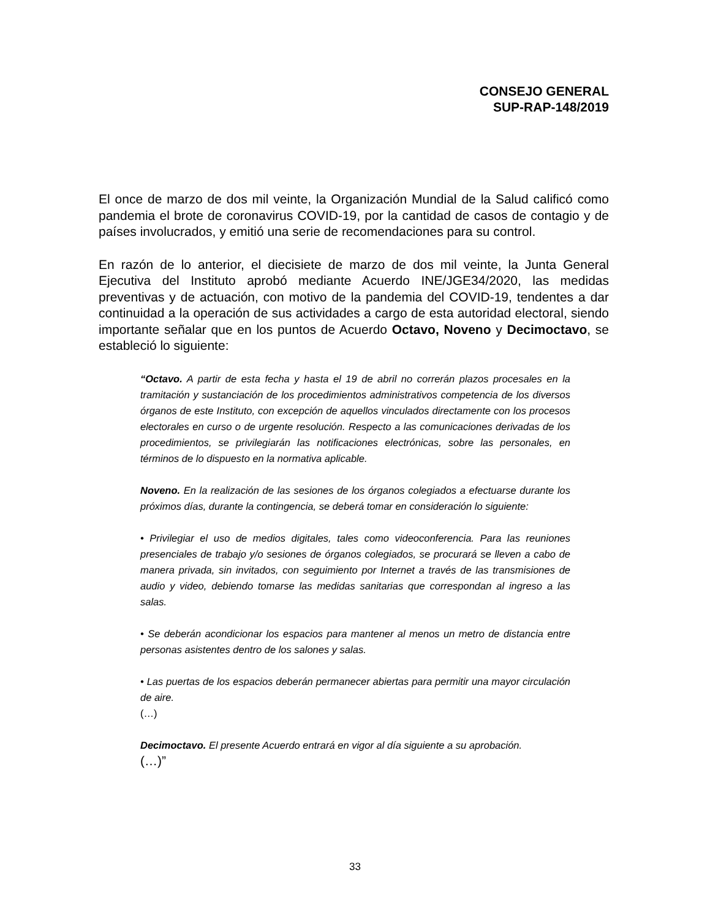CONSEJO GENERAL
SUP-RAP-148/2019
El once de marzo de dos mil veinte, la Organización Mundial de la Salud calificó como pandemia el brote de coronavirus COVID-19, por la cantidad de casos de contagio y de países involucrados, y emitió una serie de recomendaciones para su control.
En razón de lo anterior, el diecisiete de marzo de dos mil veinte, la Junta General Ejecutiva del Instituto aprobó mediante Acuerdo INE/JGE34/2020, las medidas preventivas y de actuación, con motivo de la pandemia del COVID-19, tendentes a dar continuidad a la operación de sus actividades a cargo de esta autoridad electoral, siendo importante señalar que en los puntos de Acuerdo Octavo, Noveno y Decimoctavo, se estableció lo siguiente:
“Octavo. A partir de esta fecha y hasta el 19 de abril no correrán plazos procesales en la tramitación y sustanciación de los procedimientos administrativos competencia de los diversos órganos de este Instituto, con excepción de aquellos vinculados directamente con los procesos electorales en curso o de urgente resolución. Respecto a las comunicaciones derivadas de los procedimientos, se privilegiarán las notificaciones electrónicas, sobre las personales, en términos de lo dispuesto en la normativa aplicable.
Noveno. En la realización de las sesiones de los órganos colegiados a efectuarse durante los próximos días, durante la contingencia, se deberá tomar en consideración lo siguiente:
• Privilegiar el uso de medios digitales, tales como videoconferencia. Para las reuniones presenciales de trabajo y/o sesiones de órganos colegiados, se procurará se lleven a cabo de manera privada, sin invitados, con seguimiento por Internet a través de las transmisiones de audio y video, debiendo tomarse las medidas sanitarias que correspondan al ingreso a las salas.
• Se deberán acondicionar los espacios para mantener al menos un metro de distancia entre personas asistentes dentro de los salones y salas.
• Las puertas de los espacios deberán permanecer abiertas para permitir una mayor circulación de aire.
(…)
Decimoctavo. El presente Acuerdo entrará en vigor al día siguiente a su aprobación.
(…)”
33